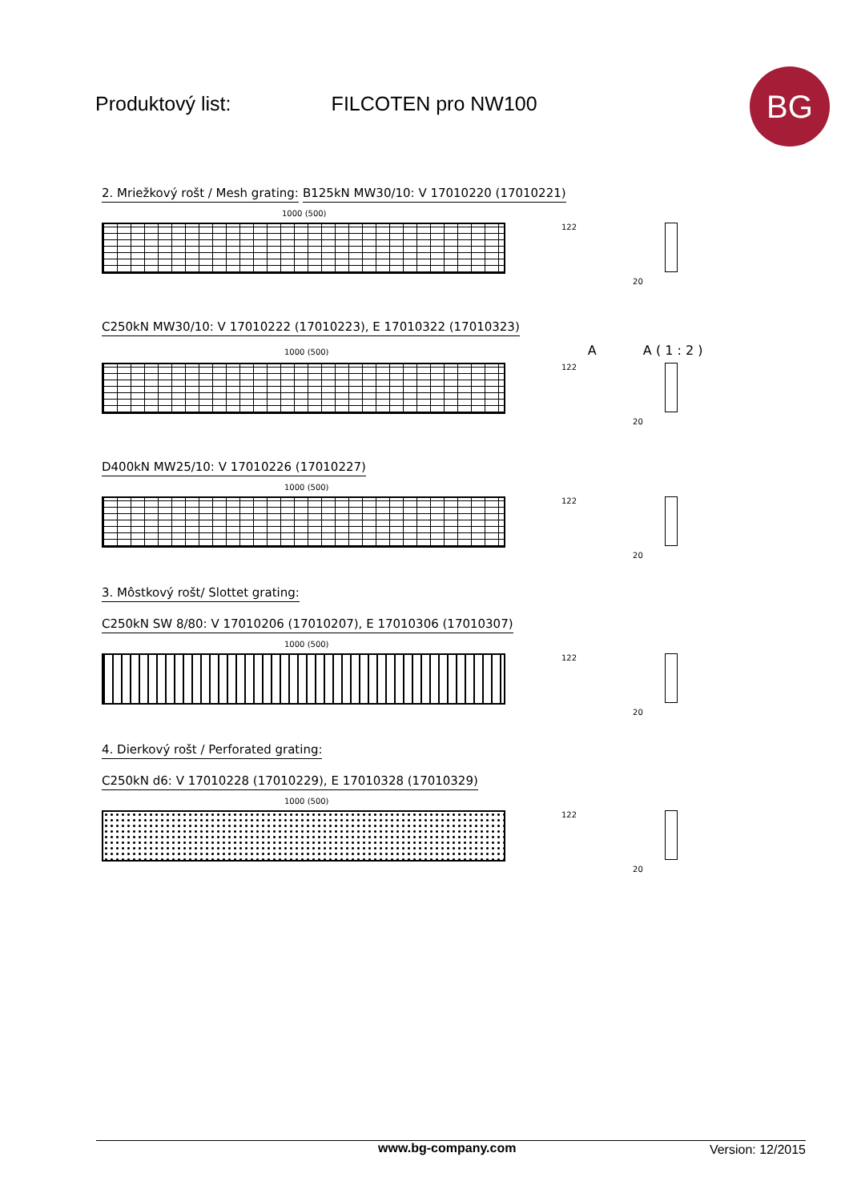Produktový list: FILCOTEN pro NW100
BG
2. Mriežkový rošt / Mesh grating:
B125kN MW30/10: V 17010220 (17010221)
1000 (500)
122 20
C250kN MW30/10: V 17010222 (17010223), E 17010322 (17010323)
1000 (500) A A ( 1 : 2 )
122 20
D400kN MW25/10: V 17010226 (17010227)
1000 (500)
122 20
3. Môstkový rošt/ Slottet grating:
C250kN SW 8/80: V 17010206 (17010207), E 17010306 (17010307)
1000 (500)
122 20
4. Dierkový rošt / Perforated grating:
C250kN d6: V 17010228 (17010229), E 17010328 (17010329)
1000 (500)
122 20
www.bg-company.com Version: 12/2015